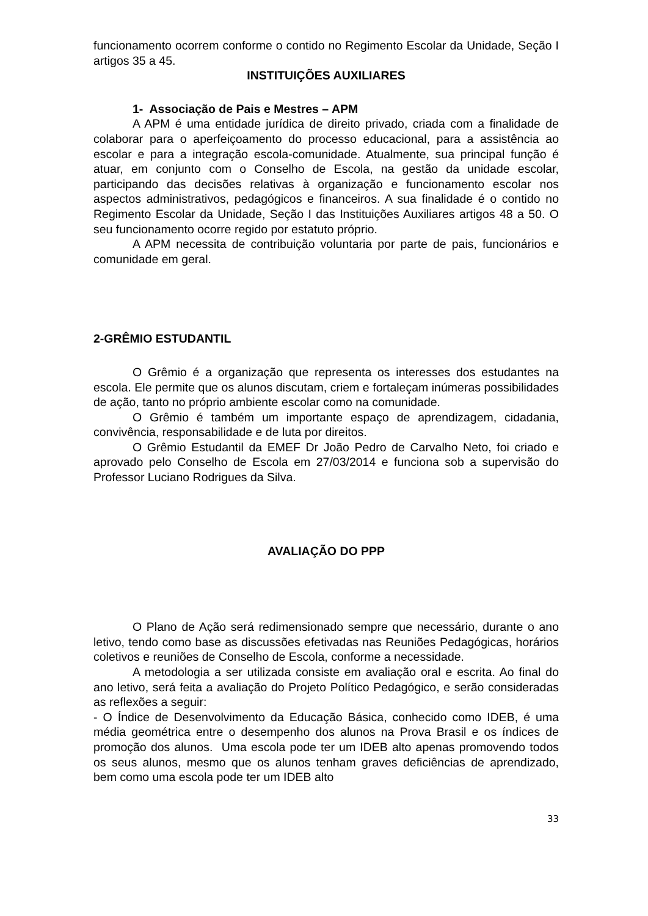funcionamento ocorrem conforme o contido no Regimento Escolar da Unidade, Seção I artigos 35 a 45.
INSTITUIÇÕES AUXILIARES
1- Associação de Pais e Mestres – APM
A APM é uma entidade jurídica de direito privado, criada com a finalidade de colaborar para o aperfeiçoamento do processo educacional, para a assistência ao escolar e para a integração escola-comunidade. Atualmente, sua principal função é atuar, em conjunto com o Conselho de Escola, na gestão da unidade escolar, participando das decisões relativas à organização e funcionamento escolar nos aspectos administrativos, pedagógicos e financeiros. A sua finalidade é o contido no Regimento Escolar da Unidade, Seção I das Instituições Auxiliares artigos 48 a 50. O seu funcionamento ocorre regido por estatuto próprio.
A APM necessita de contribuição voluntaria por parte de pais, funcionários e comunidade em geral.
2-GRÊMIO ESTUDANTIL
O Grêmio é a organização que representa os interesses dos estudantes na escola. Ele permite que os alunos discutam, criem e fortaleçam inúmeras possibilidades de ação, tanto no próprio ambiente escolar como na comunidade.
O Grêmio é também um importante espaço de aprendizagem, cidadania, convivência, responsabilidade e de luta por direitos.
O Grêmio Estudantil da EMEF Dr João Pedro de Carvalho Neto, foi criado e aprovado pelo Conselho de Escola em 27/03/2014 e funciona sob a supervisão do Professor Luciano Rodrigues da Silva.
AVALIAÇÃO DO PPP
O Plano de Ação será redimensionado sempre que necessário, durante o ano letivo, tendo como base as discussões efetivadas nas Reuniões Pedagógicas, horários coletivos e reuniões de Conselho de Escola, conforme a necessidade.
A metodologia a ser utilizada consiste em avaliação oral e escrita. Ao final do ano letivo, será feita a avaliação do Projeto Político Pedagógico, e serão consideradas as reflexões a seguir:
- O Índice de Desenvolvimento da Educação Básica, conhecido como IDEB, é uma média geométrica entre o desempenho dos alunos na Prova Brasil e os índices de promoção dos alunos. Uma escola pode ter um IDEB alto apenas promovendo todos os seus alunos, mesmo que os alunos tenham graves deficiências de aprendizado, bem como uma escola pode ter um IDEB alto
33